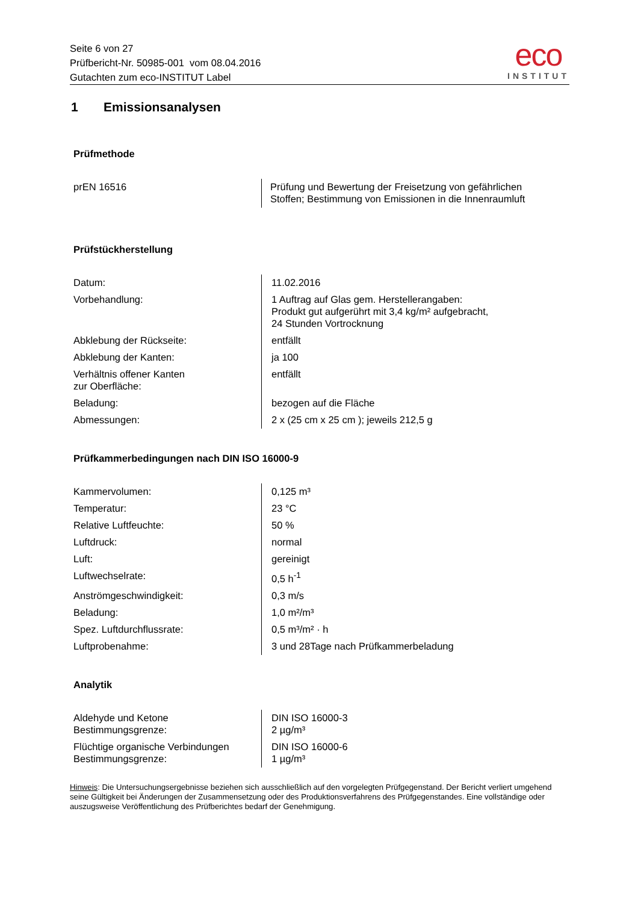Seite 6 von 27
Prüfbericht-Nr. 50985-001 vom 08.04.2016
Gutachten zum eco-INSTITUT Label
eco
INSTITUT
1 Emissionsanalysen
Prüfmethode
| prEN 16516 | Prüfung und Bewertung der Freisetzung von gefährlichen Stoffen; Bestimmung von Emissionen in die Innenraumluft |
Prüfstückherstellung
| Datum: | 11.02.2016 |
| Vorbehandlung: | 1 Auftrag auf Glas gem. Herstellerangaben: Produkt gut aufgerührt mit 3,4 kg/m² aufgebracht, 24 Stunden Vortrocknung |
| Abklebung der Rückseite: | entfällt |
| Abklebung der Kanten: | ja 100 |
| Verhältnis offener Kanten zur Oberfläche: | entfällt |
| Beladung: | bezogen auf die Fläche |
| Abmessungen: | 2 x (25 cm x 25 cm ); jeweils 212,5 g |
Prüfkammerbedingungen nach DIN ISO 16000-9
| Kammervolumen: | 0,125 m³ |
| Temperatur: | 23 °C |
| Relative Luftfeuchte: | 50 % |
| Luftdruck: | normal |
| Luft: | gereinigt |
| Luftwechselrate: | 0,5 h<sup>-1</sup> |
| Anströmgeschwindigkeit: | 0,3 m/s |
| Beladung: | 1,0 m²/m³ |
| Spez. Luftdurchflussrate: | 0,5 m³/m² · h |
| Luftprobenahme: | 3 und 28Tage nach Prüfkammerbeladung |
Analytik
| Aldehyde und Ketone Bestimmungsgrenze: | DIN ISO 16000-3 2 µg/m³ |
| Flüchtige organische Verbindungen Bestimmungsgrenze: | DIN ISO 16000-6 1 µg/m³ |
Hinweis: Die Untersuchungsergebnisse beziehen sich ausschließlich auf den vorgelegten Prüfgegenstand. Der Bericht verliert umgehend seine Gültigkeit bei Änderungen der Zusammensetzung oder des Produktionsverfahrens des Prüfgegenstandes. Eine vollständige oder auszugsweise Veröffentlichung des Prüfberichtes bedarf der Genehmigung.